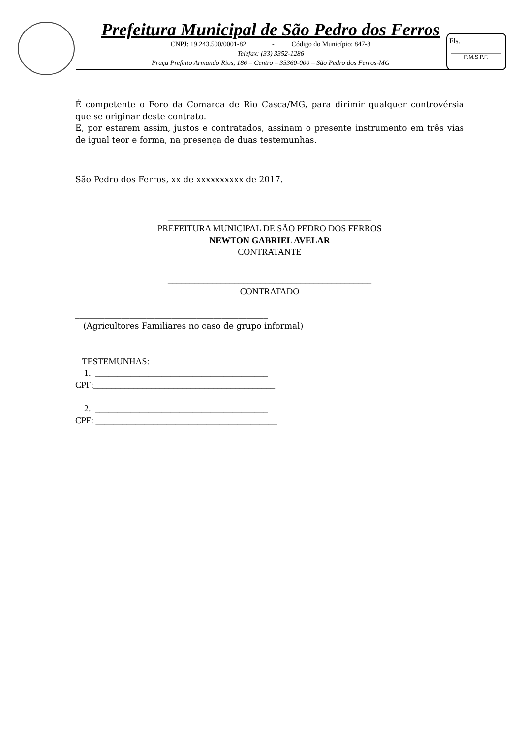Prefeitura Municipal de São Pedro dos Ferros
CNPJ: 19.243.500/0001-82 - Código do Município: 847-8
Telefax: (33) 3352-1286
Praça Prefeito Armando Rios, 186 – Centro – 35360-000 – São Pedro dos Ferros-MG
Fls.:_______
P.M.S.P.F.
É competente o Foro da Comarca de Rio Casca/MG, para dirimir qualquer controvérsia que se originar deste contrato.
E, por estarem assim, justos e contratados, assinam o presente instrumento em três vias de igual teor e forma, na presença de duas testemunhas.
São Pedro dos Ferros, xx de xxxxxxxxxx de 2017.
______________________________________________
PREFEITURA MUNICIPAL DE SÃO PEDRO DOS FERROS
NEWTON GABRIEL AVELAR
CONTRATANTE
______________________________________________
CONTRATADO
______________________________________________
(Agricultores Familiares no caso de grupo informal)
______________________________________________
TESTEMUNHAS:
1. _______________________________________
CPF:_________________________________________
2. _______________________________________
CPF: _________________________________________